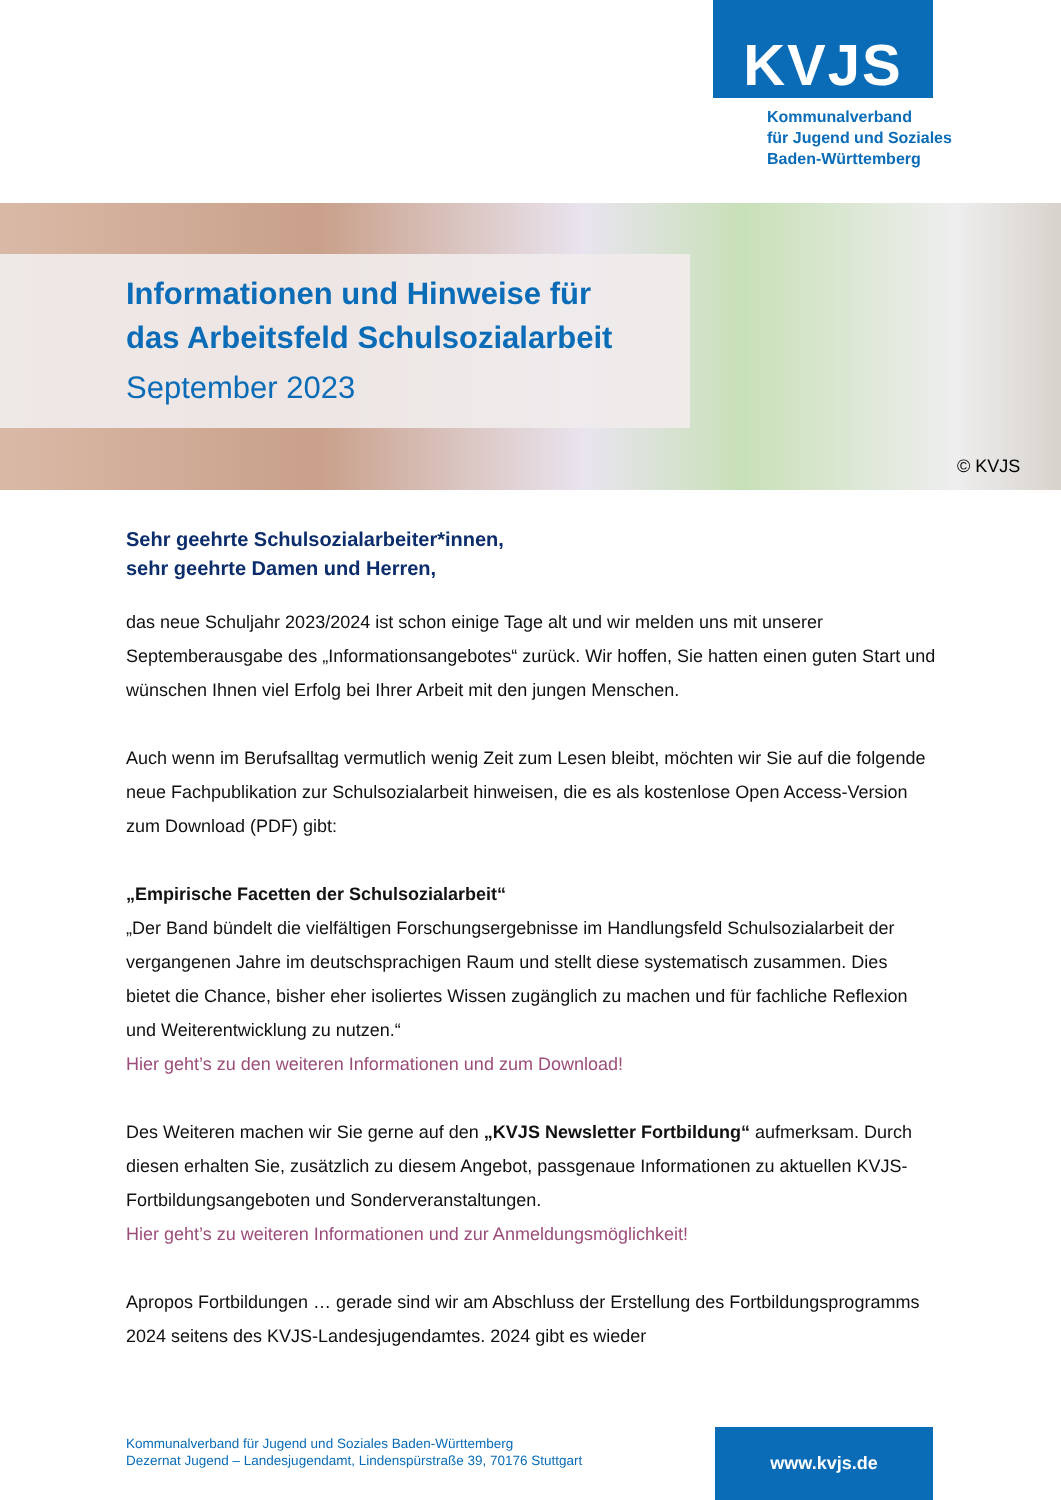KVJS
Kommunalverband
für Jugend und Soziales
Baden-Württemberg
Informationen und Hinweise für
das Arbeitsfeld Schulsozialarbeit
September 2023
© KVJS
Sehr geehrte Schulsozialarbeiter*innen,
sehr geehrte Damen und Herren,
das neue Schuljahr 2023/2024 ist schon einige Tage alt und wir melden uns mit unserer Septemberausgabe des „Informationsangebotes“ zurück. Wir hoffen, Sie hatten einen guten Start und wünschen Ihnen viel Erfolg bei Ihrer Arbeit mit den jungen Menschen.
Auch wenn im Berufsalltag vermutlich wenig Zeit zum Lesen bleibt, möchten wir Sie auf die folgende neue Fachpublikation zur Schulsozialarbeit hinweisen, die es als kostenlose Open Access-Version zum Download (PDF) gibt:
„Empirische Facetten der Schulsozialarbeit“
„Der Band bündelt die vielfältigen Forschungsergebnisse im Handlungsfeld Schulsozialarbeit der vergangenen Jahre im deutschsprachigen Raum und stellt diese systematisch zusammen. Dies bietet die Chance, bisher eher isoliertes Wissen zugänglich zu machen und für fachliche Reflexion und Weiterentwicklung zu nutzen.“
Hier geht’s zu den weiteren Informationen und zum Download!
Des Weiteren machen wir Sie gerne auf den „KVJS Newsletter Fortbildung“ aufmerksam. Durch diesen erhalten Sie, zusätzlich zu diesem Angebot, passgenaue Informationen zu aktuellen KVJS-Fortbildungsangeboten und Sonderveranstaltungen.
Hier geht’s zu weiteren Informationen und zur Anmeldungsmöglichkeit!
Apropos Fortbildungen … gerade sind wir am Abschluss der Erstellung des Fortbildungsprogramms 2024 seitens des KVJS-Landesjugendamtes. 2024 gibt es wieder
Kommunalverband für Jugend und Soziales Baden-Württemberg
Dezernat Jugend – Landesjugendamt, Lindenspürstraße 39, 70176 Stuttgart
www.kvjs.de